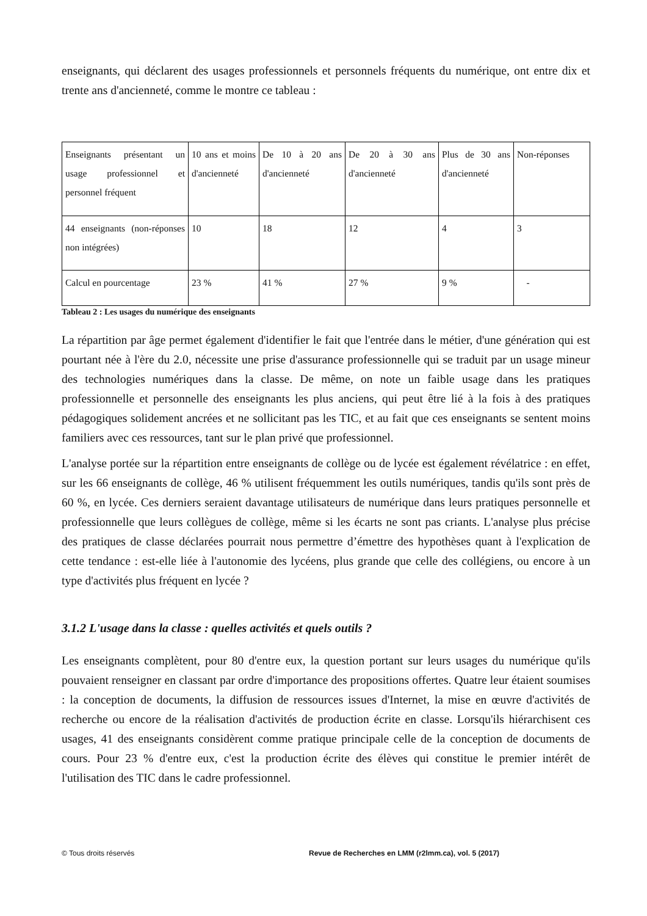enseignants, qui déclarent des usages professionnels et personnels fréquents du numérique, ont entre dix et trente ans d'ancienneté, comme le montre ce tableau :
| Enseignants présentant un usage professionnel et personnel fréquent | 10 ans et moins d'ancienneté | De 10 à 20 ans d'ancienneté | De 20 à 30 ans d'ancienneté | Plus de 30 ans d'ancienneté | Non-réponses |
| 44 enseignants (non-réponses non intégrées) | 10 | 18 | 12 | 4 | 3 |
| Calcul en pourcentage | 23 % | 41 % | 27 % | 9 % | - |
Tableau 2 : Les usages du numérique des enseignants
La répartition par âge permet également d'identifier le fait que l'entrée dans le métier, d'une génération qui est pourtant née à l'ère du 2.0, nécessite une prise d'assurance professionnelle qui se traduit par un usage mineur des technologies numériques dans la classe. De même, on note un faible usage dans les pratiques professionnelle et personnelle des enseignants les plus anciens, qui peut être lié à la fois à des pratiques pédagogiques solidement ancrées et ne sollicitant pas les TIC, et au fait que ces enseignants se sentent moins familiers avec ces ressources, tant sur le plan privé que professionnel.
L'analyse portée sur la répartition entre enseignants de collège ou de lycée est également révélatrice : en effet, sur les 66 enseignants de collège, 46 % utilisent fréquemment les outils numériques, tandis qu'ils sont près de 60 %, en lycée. Ces derniers seraient davantage utilisateurs de numérique dans leurs pratiques personnelle et professionnelle que leurs collègues de collège, même si les écarts ne sont pas criants. L'analyse plus précise des pratiques de classe déclarées pourrait nous permettre d’émettre des hypothèses quant à l'explication de cette tendance : est-elle liée à l'autonomie des lycéens, plus grande que celle des collégiens, ou encore à un type d'activités plus fréquent en lycée ?
3.1.2 L'usage dans la classe : quelles activités et quels outils ?
Les enseignants complètent, pour 80 d'entre eux, la question portant sur leurs usages du numérique qu'ils pouvaient renseigner en classant par ordre d'importance des propositions offertes. Quatre leur étaient soumises : la conception de documents, la diffusion de ressources issues d'Internet, la mise en œuvre d'activités de recherche ou encore de la réalisation d'activités de production écrite en classe. Lorsqu'ils hiérarchisent ces usages, 41 des enseignants considèrent comme pratique principale celle de la conception de documents de cours. Pour 23 % d'entre eux, c'est la production écrite des élèves qui constitue le premier intérêt de l'utilisation des TIC dans le cadre professionnel.
© Tous droits réservés Revue de Recherches en LMM (r2lmm.ca), vol. 5 (2017)